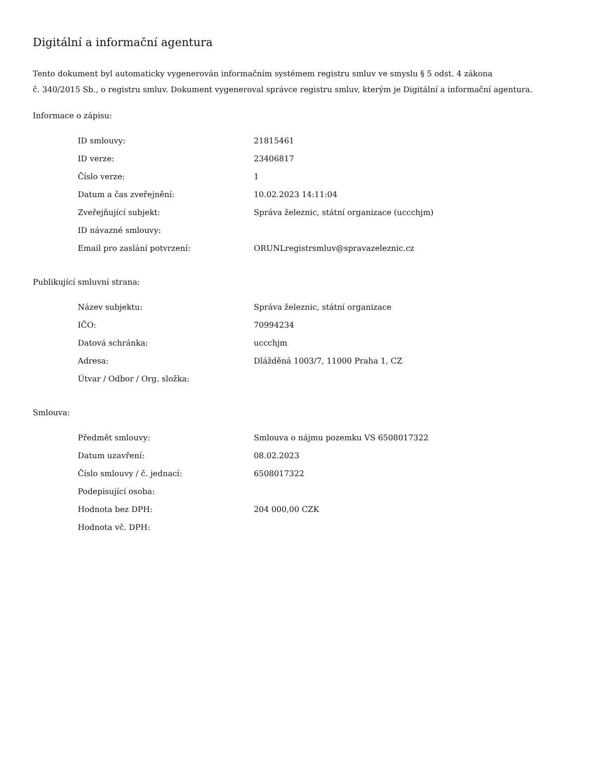Digitální a informační agentura
Tento dokument byl automaticky vygenerován informačním systémem registru smluv ve smyslu § 5 odst. 4 zákona
č. 340/2015 Sb., o registru smluv. Dokument vygeneroval správce registru smluv, kterým je Digitální a informační agentura.
Informace o zápisu:
| ID smlouvy: | 21815461 |
| ID verze: | 23406817 |
| Číslo verze: | 1 |
| Datum a čas zveřejnění: | 10.02.2023 14:11:04 |
| Zveřejňující subjekt: | Správa železnic, státní organizace (uccchjm) |
| ID návazné smlouvy: | |
| Email pro zaslání potvrzení: | ORUNLregistrsmluv@spravazeleznic.cz |
Publikující smluvní strana:
| Název subjektu: | Správa železnic, státní organizace |
| IČO: | 70994234 |
| Datová schránka: | uccchjm |
| Adresa: | Dlážděná 1003/7, 11000 Praha 1, CZ |
| Útvar / Odbor / Org. složka: | |
Smlouva:
| Předmět smlouvy: | Smlouva o nájmu pozemku VS 6508017322 |
| Datum uzavření: | 08.02.2023 |
| Číslo smlouvy / č. jednací: | 6508017322 |
| Podepisující osoba: | |
| Hodnota bez DPH: | 204 000,00 CZK |
| Hodnota vč. DPH: | |